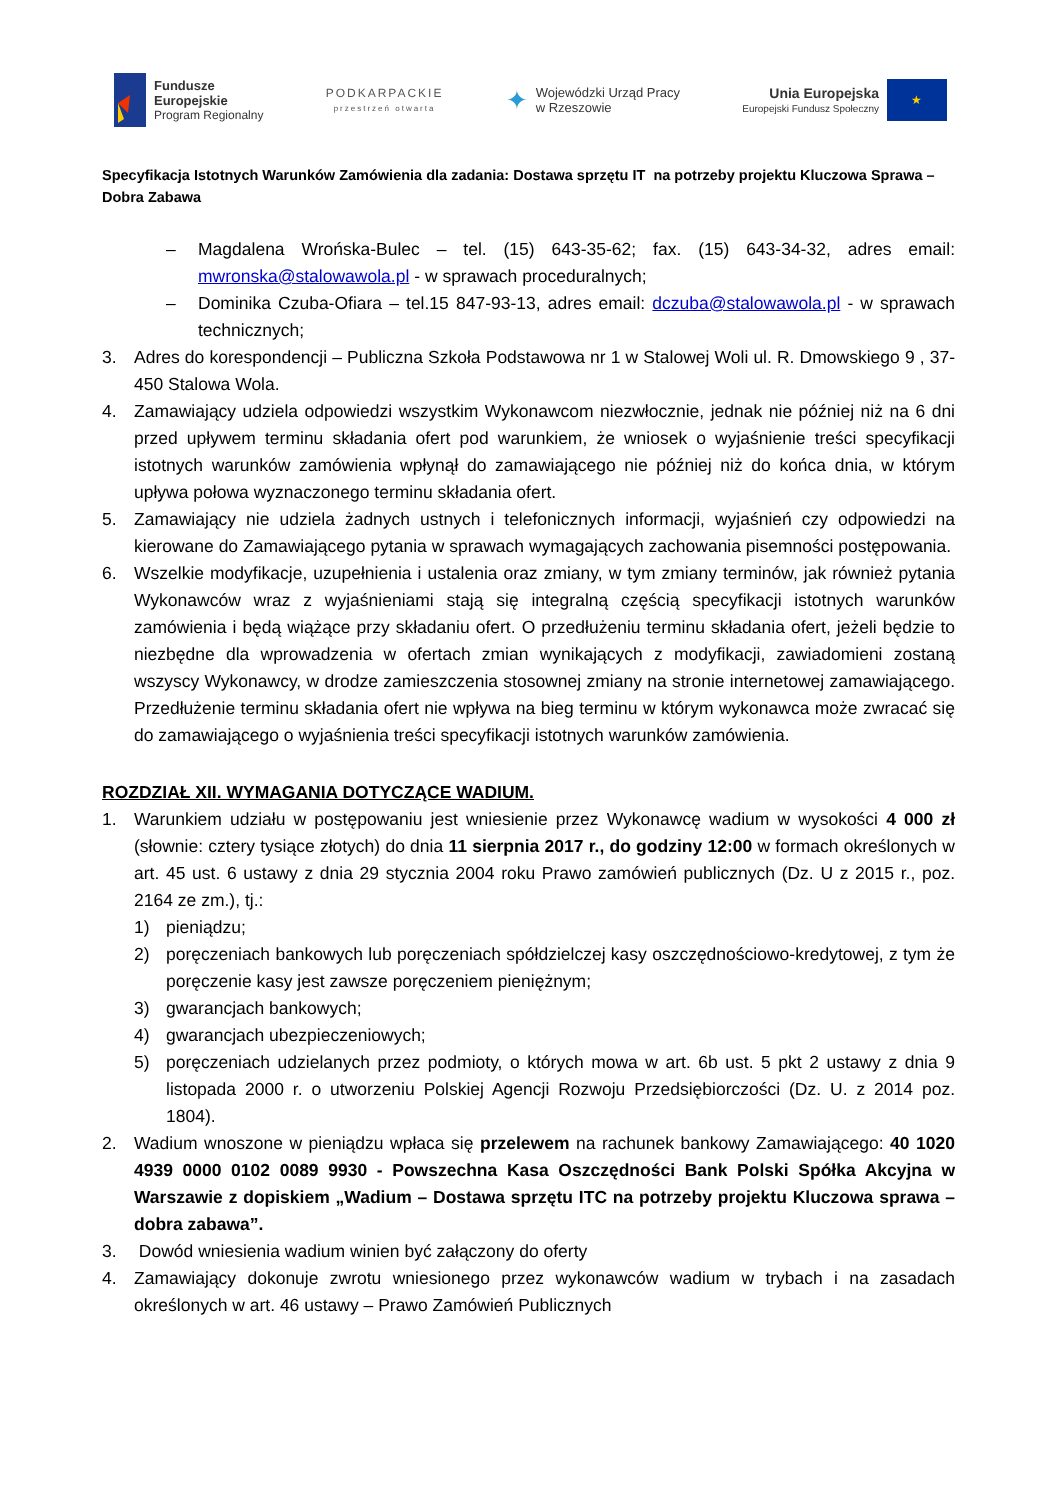Fundusze
Europejskie
Program Regionalny
PODKARPACKIE
przestrzeń otwarta
✦
Wojewódzki Urząd Pracy
w Rzeszowie
Unia Europejska
Europejski Fundusz Społeczny
★
Specyfikacja Istotnych Warunków Zamówienia dla zadania: Dostawa sprzętu IT na potrzeby projektu Kluczowa Sprawa – Dobra Zabawa
– Magdalena Wrońska-Bulec – tel. (15) 643-35-62; fax. (15) 643-34-32, adres email: mwronska@stalowawola.pl - w sprawach proceduralnych;
– Dominika Czuba-Ofiara – tel.15 847-93-13, adres email: dczuba@stalowawola.pl - w sprawach technicznych;
3. Adres do korespondencji – Publiczna Szkoła Podstawowa nr 1 w Stalowej Woli ul. R. Dmowskiego 9 , 37-450 Stalowa Wola.
4. Zamawiający udziela odpowiedzi wszystkim Wykonawcom niezwłocznie, jednak nie później niż na 6 dni przed upływem terminu składania ofert pod warunkiem, że wniosek o wyjaśnienie treści specyfikacji istotnych warunków zamówienia wpłynął do zamawiającego nie później niż do końca dnia, w którym upływa połowa wyznaczonego terminu składania ofert.
5. Zamawiający nie udziela żadnych ustnych i telefonicznych informacji, wyjaśnień czy odpowiedzi na kierowane do Zamawiającego pytania w sprawach wymagających zachowania pisemności postępowania.
6. Wszelkie modyfikacje, uzupełnienia i ustalenia oraz zmiany, w tym zmiany terminów, jak również pytania Wykonawców wraz z wyjaśnieniami stają się integralną częścią specyfikacji istotnych warunków zamówienia i będą wiążące przy składaniu ofert. O przedłużeniu terminu składania ofert, jeżeli będzie to niezbędne dla wprowadzenia w ofertach zmian wynikających z modyfikacji, zawiadomieni zostaną wszyscy Wykonawcy, w drodze zamieszczenia stosownej zmiany na stronie internetowej zamawiającego. Przedłużenie terminu składania ofert nie wpływa na bieg terminu w którym wykonawca może zwracać się do zamawiającego o wyjaśnienia treści specyfikacji istotnych warunków zamówienia.
ROZDZIAŁ XII. WYMAGANIA DOTYCZĄCE WADIUM.
1. Warunkiem udziału w postępowaniu jest wniesienie przez Wykonawcę wadium w wysokości 4 000 zł (słownie: cztery tysiące złotych) do dnia 11 sierpnia 2017 r., do godziny 12:00 w formach określonych w art. 45 ust. 6 ustawy z dnia 29 stycznia 2004 roku Prawo zamówień publicznych (Dz. U z 2015 r., poz. 2164 ze zm.), tj.:
1) pieniądzu;
2) poręczeniach bankowych lub poręczeniach spółdzielczej kasy oszczędnościowo-kredytowej, z tym że poręczenie kasy jest zawsze poręczeniem pieniężnym;
3) gwarancjach bankowych;
4) gwarancjach ubezpieczeniowych;
5) poręczeniach udzielanych przez podmioty, o których mowa w art. 6b ust. 5 pkt 2 ustawy z dnia 9 listopada 2000 r. o utworzeniu Polskiej Agencji Rozwoju Przedsiębiorczości (Dz. U. z 2014 poz. 1804).
2. Wadium wnoszone w pieniądzu wpłaca się przelewem na rachunek bankowy Zamawiającego: 40 1020 4939 0000 0102 0089 9930 - Powszechna Kasa Oszczędności Bank Polski Spółka Akcyjna w Warszawie z dopiskiem „Wadium – Dostawa sprzętu ITC na potrzeby projektu Kluczowa sprawa – dobra zabawa”.
3. Dowód wniesienia wadium winien być załączony do oferty
4. Zamawiający dokonuje zwrotu wniesionego przez wykonawców wadium w trybach i na zasadach określonych w art. 46 ustawy – Prawo Zamówień Publicznych